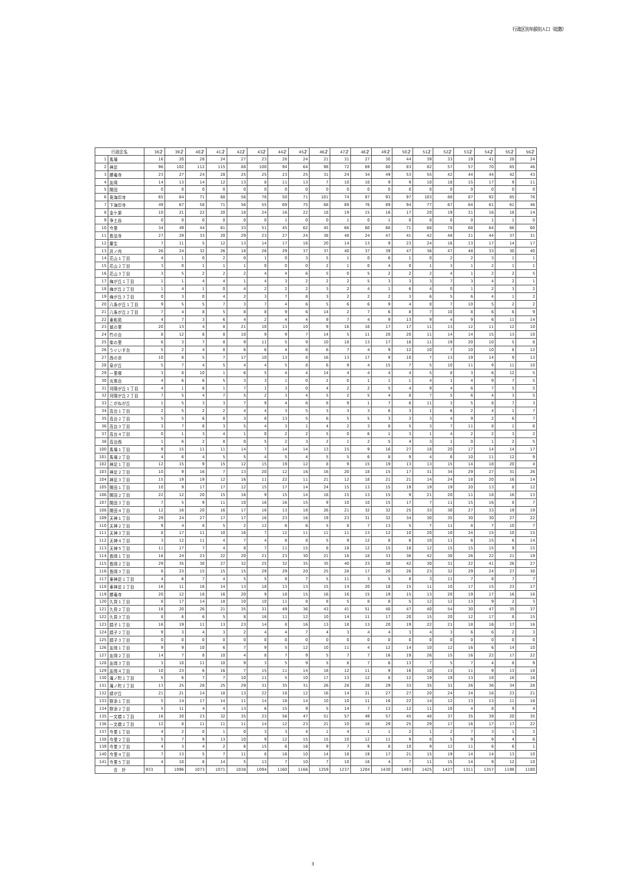行政区別年齢別人口（総数）
| 行政区名 | | 38才 | 39才 | 40才 | 41才 | 42才 | 43才 | 44才 | 45才 | 46才 | 47才 | 48才 | 49才 | 50才 | 51才 | 52才 | 53才 | 54才 | 55才 | 56才 |
| --- | --- | --- | --- | --- | --- | --- | --- | --- | --- | --- | --- | --- | --- | --- | --- | --- | --- | --- | --- | --- |
| 1 | 馬場 | 16 | 20 | 28 | 24 | 27 | 23 | 28 | 24 | 21 | 31 | 27 | 30 | 44 | 39 | 33 | 19 | 41 | 28 | 24 |
| 2 | 神足 | 96 | 102 | 112 | 115 | 88 | 100 | 94 | 64 | 98 | 72 | 69 | 80 | 83 | 82 | 57 | 57 | 70 | 65 | 46 |
| 3 | 勝竜寺 | 23 | 27 | 24 | 28 | 25 | 25 | 23 | 25 | 31 | 24 | 34 | 49 | 53 | 55 | 42 | 44 | 44 | 42 | 43 |
| 4 | 友岡 | 14 | 13 | 14 | 12 | 13 | 8 | 11 | 13 | 7 | 10 | 10 | 9 | 9 | 10 | 18 | 15 | 17 | 9 | 11 |
| 5 | 開田 | 0 | 0 | 0 | 0 | 0 | 0 | 0 | 0 | 0 | 0 | 0 | 0 | 0 | 0 | 0 | 0 | 0 | 0 | 0 |
| 6 | 奥海印寺 | 65 | 64 | 71 | 68 | 56 | 78 | 50 | 71 | 101 | 74 | 87 | 93 | 97 | 103 | 88 | 87 | 92 | 85 | 76 |
| 7 | 下海印寺 | 49 | 67 | 58 | 71 | 56 | 55 | 69 | 75 | 68 | 89 | 76 | 89 | 94 | 77 | 67 | 64 | 61 | 61 | 46 |
| 8 | 金ケ原 | 10 | 21 | 22 | 20 | 18 | 24 | 16 | 22 | 18 | 19 | 15 | 16 | 17 | 20 | 19 | 21 | 16 | 18 | 14 |
| 9 | 浄土谷 | 0 | 0 | 0 | 0 | 0 | 0 | 1 | 0 | 0 | 1 | 0 | 1 | 0 | 0 | 0 | 0 | 1 | 1 | 0 |
| 10 | 今里 | 34 | 49 | 44 | 61 | 33 | 51 | 45 | 62 | 45 | 66 | 60 | 66 | 71 | 68 | 78 | 68 | 64 | 66 | 60 |
| 11 | 長法寺 | 27 | 29 | 33 | 20 | 29 | 23 | 27 | 24 | 38 | 48 | 24 | 47 | 41 | 42 | 48 | 21 | 44 | 37 | 31 |
| 12 | 粟生 | 7 | 11 | 5 | 12 | 13 | 14 | 17 | 16 | 20 | 14 | 13 | 9 | 23 | 24 | 16 | 13 | 17 | 14 | 17 |
| 13 | 井ノ内 | 26 | 24 | 32 | 26 | 18 | 26 | 29 | 37 | 37 | 40 | 37 | 39 | 47 | 36 | 47 | 48 | 33 | 30 | 40 |
| 14 | 花山１丁目 | 4 | 1 | 0 | 2 | 0 | 1 | 0 | 3 | 5 | 1 | 0 | 6 | 1 | 0 | 2 | 2 | 3 | 1 | 1 |
| 15 | 花山２丁目 | 3 | 0 | 1 | 1 | 1 | 0 | 0 | 0 | 2 | 1 | 0 | 4 | 0 | 1 | 3 | 1 | 2 | 1 | 1 |
| 16 | 花山３丁目 | 3 | 5 | 2 | 2 | 2 | 4 | 4 | 6 | 5 | 0 | 5 | 2 | 2 | 2 | 4 | 1 | 2 | 2 | 5 |
| 17 | 梅が丘１丁目 | 1 | 1 | 4 | 4 | 1 | 4 | 3 | 2 | 2 | 2 | 5 | 3 | 3 | 3 | 7 | 3 | 4 | 2 | 1 |
| 18 | 梅が丘２丁目 | 1 | 4 | 1 | 0 | 4 | 2 | 2 | 2 | 3 | 2 | 4 | 1 | 6 | 4 | 0 | 1 | 2 | 3 | 2 |
| 19 | 梅が丘３丁目 | 0 | 3 | 0 | 4 | 2 | 3 | 7 | 8 | 3 | 2 | 2 | 2 | 3 | 6 | 5 | 6 | 4 | 1 | 2 |
| 20 | 八条が丘１丁目 | 9 | 5 | 5 | 7 | 3 | 7 | 4 | 6 | 5 | 6 | 6 | 9 | 4 | 8 | 7 | 10 | 5 | 2 | 2 |
| 21 | 八条が丘２丁目 | 7 | 4 | 8 | 5 | 8 | 8 | 9 | 6 | 14 | 2 | 7 | 6 | 8 | 7 | 10 | 8 | 6 | 6 | 9 |
| 22 | 東和苑 | 4 | 7 | 3 | 6 | 4 | 2 | 4 | 4 | 9 | 7 | 4 | 9 | 13 | 9 | 4 | 9 | 6 | 11 | 14 |
| 23 | 城の里 | 20 | 13 | 4 | 8 | 21 | 10 | 13 | 10 | 9 | 16 | 16 | 17 | 17 | 11 | 13 | 12 | 11 | 12 | 10 |
| 24 | 竹の台 | 8 | 12 | 8 | 8 | 10 | 9 | 9 | 7 | 14 | 5 | 11 | 20 | 20 | 11 | 14 | 14 | 15 | 13 | 18 |
| 25 | 柴の里 | 6 | 3 | 7 | 8 | 9 | 11 | 5 | 9 | 10 | 18 | 13 | 17 | 16 | 11 | 19 | 20 | 10 | 5 | 8 |
| 26 | うぐいす台 | 5 | 2 | 4 | 8 | 6 | 6 | 4 | 6 | 6 | 7 | 4 | 9 | 12 | 10 | 7 | 10 | 10 | 8 | 12 |
| 27 | 西の京 | 10 | 8 | 5 | 7 | 17 | 10 | 13 | 8 | 16 | 13 | 17 | 9 | 10 | 7 | 13 | 19 | 14 | 9 | 13 |
| 28 | 泉が丘 | 5 | 7 | 4 | 5 | 4 | 4 | 5 | 8 | 6 | 9 | 4 | 15 | 7 | 5 | 10 | 11 | 9 | 11 | 10 |
| 29 | 一里塚 | 3 | 8 | 10 | 1 | 6 | 5 | 4 | 4 | 14 | 4 | 4 | 4 | 4 | 5 | 8 | 3 | 6 | 12 | 5 |
| 30 | 光風台 | 4 | 6 | 6 | 5 | 3 | 3 | 1 | 0 | 2 | 0 | 1 | 1 | 1 | 4 | 1 | 4 | 9 | 7 | 5 |
| 31 | 河陽が丘１丁目 | 4 | 1 | 6 | 1 | 7 | 1 | 3 | 0 | 4 | 2 | 2 | 5 | 4 | 9 | 4 | 6 | 7 | 5 | 5 |
| 32 | 河陽が丘２丁目 | 7 | 5 | 4 | 7 | 5 | 2 | 3 | 4 | 5 | 2 | 5 | 4 | 8 | 7 | 5 | 6 | 4 | 3 | 5 |
| 33 | こがねが丘 | 1 | 5 | 3 | 3 | 7 | 9 | 4 | 6 | 8 | 9 | 1 | 7 | 6 | 11 | 3 | 5 | 8 | 7 | 3 |
| 34 | 高台１丁目 | 2 | 5 | 2 | 2 | 4 | 4 | 3 | 5 | 3 | 3 | 3 | 6 | 3 | 1 | 6 | 2 | 4 | 1 | 7 |
| 35 | 高台２丁目 | 5 | 5 | 6 | 8 | 3 | 8 | 13 | 5 | 6 | 5 | 5 | 3 | 3 | 3 | 4 | 9 | 2 | 6 | 7 |
| 36 | 高台３丁目 | 3 | 7 | 8 | 3 | 5 | 4 | 3 | 1 | 4 | 2 | 3 | 8 | 5 | 3 | 7 | 11 | 8 | 1 | 6 |
| 37 | 高台４丁目 | 0 | 1 | 3 | 4 | 1 | 0 | 2 | 2 | 5 | 0 | 6 | 1 | 3 | 1 | 4 | 2 | 2 | 3 | 2 |
| 38 | 高台西 | 1 | 6 | 2 | 8 | 0 | 5 | 2 | 3 | 2 | 1 | 2 | 5 | 4 | 3 | 1 | 0 | 1 | 2 | 5 |
| 100 | 馬場１丁目 | 9 | 15 | 11 | 11 | 14 | 7 | 14 | 14 | 13 | 15 | 9 | 16 | 27 | 18 | 20 | 17 | 14 | 14 | 17 |
| 101 | 馬場２丁目 | 4 | 6 | 4 | 5 | 5 | 4 | 5 | 4 | 5 | 5 | 6 | 8 | 9 | 4 | 6 | 10 | 11 | 12 | 9 |
| 102 | 神足１丁目 | 12 | 15 | 9 | 15 | 12 | 15 | 19 | 12 | 8 | 9 | 15 | 19 | 13 | 13 | 15 | 14 | 18 | 20 | 4 |
| 103 | 神足２丁目 | 10 | 9 | 16 | 7 | 13 | 20 | 12 | 16 | 16 | 20 | 18 | 15 | 17 | 31 | 34 | 29 | 27 | 31 | 26 |
| 104 | 神足３丁目 | 15 | 19 | 19 | 12 | 16 | 11 | 22 | 11 | 21 | 12 | 18 | 21 | 21 | 14 | 24 | 18 | 20 | 16 | 14 |
| 105 | 開田１丁目 | 10 | 9 | 17 | 17 | 12 | 15 | 17 | 14 | 24 | 15 | 13 | 15 | 19 | 19 | 19 | 20 | 13 | 8 | 12 |
| 106 | 開田２丁目 | 22 | 12 | 20 | 15 | 16 | 9 | 15 | 14 | 18 | 15 | 13 | 15 | 9 | 21 | 20 | 11 | 18 | 16 | 13 |
| 107 | 開田３丁目 | 7 | 5 | 9 | 11 | 10 | 16 | 16 | 15 | 9 | 10 | 10 | 15 | 17 | 7 | 11 | 15 | 16 | 8 | 7 |
| 108 | 開田４丁目 | 12 | 16 | 20 | 16 | 17 | 16 | 13 | 18 | 26 | 21 | 32 | 32 | 25 | 33 | 30 | 27 | 33 | 19 | 19 |
| 109 | 天神１丁目 | 29 | 24 | 27 | 17 | 17 | 16 | 23 | 16 | 19 | 23 | 31 | 32 | 34 | 30 | 35 | 30 | 30 | 27 | 22 |
| 110 | 天神２丁目 | 9 | 4 | 8 | 5 | 2 | 12 | 6 | 6 | 5 | 8 | 7 | 13 | 5 | 7 | 11 | 8 | 7 | 10 | 7 |
| 111 | 天神３丁目 | 8 | 17 | 11 | 10 | 16 | 7 | 12 | 11 | 11 | 11 | 13 | 12 | 10 | 20 | 10 | 24 | 15 | 10 | 15 |
| 112 | 天神４丁目 | 3 | 12 | 11 | 4 | 7 | 4 | 8 | 8 | 5 | 9 | 12 | 8 | 6 | 10 | 11 | 6 | 15 | 6 | 14 |
| 113 | 天神５丁目 | 11 | 17 | 7 | 4 | 8 | 7 | 11 | 15 | 8 | 18 | 12 | 15 | 16 | 12 | 15 | 15 | 15 | 9 | 15 |
| 114 | 長岡１丁目 | 16 | 24 | 23 | 22 | 20 | 21 | 23 | 30 | 21 | 16 | 18 | 33 | 36 | 42 | 30 | 26 | 22 | 21 | 19 |
| 115 | 長岡２丁目 | 29 | 35 | 30 | 27 | 32 | 25 | 32 | 35 | 35 | 40 | 23 | 38 | 42 | 30 | 31 | 22 | 41 | 26 | 27 |
| 116 | 長岡３丁目 | 8 | 23 | 15 | 15 | 15 | 29 | 29 | 20 | 25 | 28 | 17 | 20 | 26 | 23 | 32 | 29 | 24 | 27 | 30 |
| 117 | 東神足１丁目 | 4 | 6 | 7 | 4 | 5 | 5 | 8 | 7 | 5 | 11 | 3 | 5 | 8 | 3 | 11 | 7 | 8 | 7 | 7 |
| 118 | 東神足２丁目 | 16 | 11 | 16 | 14 | 13 | 18 | 13 | 13 | 15 | 14 | 20 | 18 | 15 | 11 | 10 | 17 | 15 | 23 | 17 |
| 119 | 勝竜寺 | 20 | 12 | 18 | 16 | 20 | 9 | 18 | 15 | 16 | 16 | 15 | 19 | 15 | 13 | 20 | 19 | 17 | 16 | 16 |
| 120 | 久貝１丁目 | 8 | 17 | 14 | 18 | 10 | 10 | 11 | 8 | 8 | 5 | 8 | 8 | 5 | 12 | 12 | 13 | 9 | 2 | 3 |
| 121 | 久貝２丁目 | 18 | 20 | 26 | 21 | 35 | 31 | 49 | 36 | 43 | 41 | 51 | 48 | 47 | 40 | 54 | 30 | 47 | 35 | 37 |
| 122 | 久貝３丁目 | 8 | 6 | 6 | 5 | 8 | 16 | 11 | 12 | 10 | 14 | 11 | 17 | 20 | 15 | 20 | 12 | 17 | 8 | 15 |
| 123 | 調子１丁目 | 16 | 19 | 11 | 13 | 23 | 14 | 8 | 16 | 13 | 18 | 13 | 20 | 19 | 22 | 21 | 18 | 16 | 17 | 16 |
| 124 | 調子２丁目 | 9 | 3 | 4 | 3 | 2 | 4 | 4 | 7 | 4 | 3 | 4 | 4 | 3 | 4 | 3 | 6 | 6 | 2 | 3 |
| 125 | 調子３丁目 | 0 | 0 | 0 | 0 | 0 | 0 | 0 | 0 | 0 | 0 | 0 | 0 | 0 | 0 | 0 | 0 | 0 | 0 | 0 |
| 126 | 友岡１丁目 | 9 | 9 | 10 | 6 | 7 | 9 | 5 | 12 | 10 | 11 | 4 | 12 | 14 | 10 | 12 | 16 | 6 | 14 | 10 |
| 127 | 友岡２丁目 | 14 | 7 | 8 | 10 | 4 | 8 | 7 | 9 | 5 | 7 | 7 | 16 | 19 | 26 | 15 | 16 | 22 | 17 | 22 |
| 128 | 友岡３丁目 | 3 | 10 | 11 | 10 | 9 | 3 | 5 | 9 | 5 | 8 | 7 | 6 | 13 | 7 | 5 | 7 | 4 | 8 | 9 |
| 129 | 友岡４丁目 | 10 | 23 | 6 | 16 | 7 | 15 | 11 | 14 | 18 | 12 | 11 | 9 | 16 | 10 | 13 | 11 | 9 | 13 | 18 |
| 130 | 滝ノ町１丁目 | 5 | 6 | 7 | 7 | 10 | 11 | 5 | 10 | 17 | 13 | 12 | 8 | 12 | 19 | 19 | 13 | 18 | 16 | 16 |
| 131 | 滝ノ町２丁目 | 13 | 25 | 28 | 25 | 29 | 31 | 35 | 31 | 26 | 28 | 28 | 29 | 33 | 35 | 31 | 26 | 36 | 34 | 28 |
| 132 | 緑が丘 | 21 | 21 | 14 | 18 | 13 | 22 | 18 | 12 | 16 | 14 | 21 | 27 | 27 | 20 | 24 | 24 | 16 | 23 | 21 |
| 133 | 野添１丁目 | 5 | 14 | 17 | 14 | 11 | 14 | 18 | 14 | 10 | 10 | 11 | 16 | 22 | 14 | 12 | 13 | 13 | 11 | 16 |
| 134 | 野添２丁目 | 5 | 11 | 4 | 4 | 13 | 6 | 15 | 9 | 5 | 14 | 7 | 13 | 12 | 11 | 10 | 4 | 8 | 9 | 4 |
| 135 | 一文橋１丁目 | 16 | 20 | 23 | 32 | 35 | 23 | 56 | 47 | 51 | 57 | 49 | 57 | 45 | 48 | 37 | 35 | 39 | 20 | 35 |
| 136 | 一文橋２丁目 | 12 | 8 | 11 | 11 | 11 | 14 | 12 | 23 | 21 | 10 | 16 | 29 | 25 | 29 | 17 | 16 | 17 | 17 | 22 |
| 137 | 今里１丁目 | 4 | 2 | 0 | 1 | 0 | 3 | 3 | 4 | 1 | 4 | 1 | 1 | 2 | 1 | 2 | 7 | 3 | 1 | 2 |
| 138 | 今里２丁目 | 5 | 7 | 9 | 13 | 10 | 9 | 12 | 15 | 15 | 10 | 12 | 11 | 9 | 8 | 5 | 9 | 9 | 4 | 6 |
| 139 | 今里３丁目 | 4 | 3 | 4 | 2 | 6 | 15 | 6 | 16 | 9 | 7 | 9 | 8 | 10 | 9 | 12 | 11 | 6 | 6 | 1 |
| 140 | 今里４丁目 | 7 | 13 | 5 | 7 | 11 | 8 | 16 | 10 | 14 | 18 | 19 | 17 | 21 | 15 | 19 | 14 | 14 | 13 | 10 |
| 141 | 今里５丁目 | 4 | 10 | 8 | 14 | 5 | 13 | 7 | 10 | 7 | 10 | 16 | 4 | 7 | 11 | 15 | 14 | 9 | 12 | 10 |
| 合 計 | | 933 | 1096 | 1073 | 1071 | 1038 | 1094 | 1160 | 1166 | 1259 | 1237 | 1204 | 1430 | 1493 | 1425 | 1427 | 1311 | 1357 | 1198 | 1180 |
3